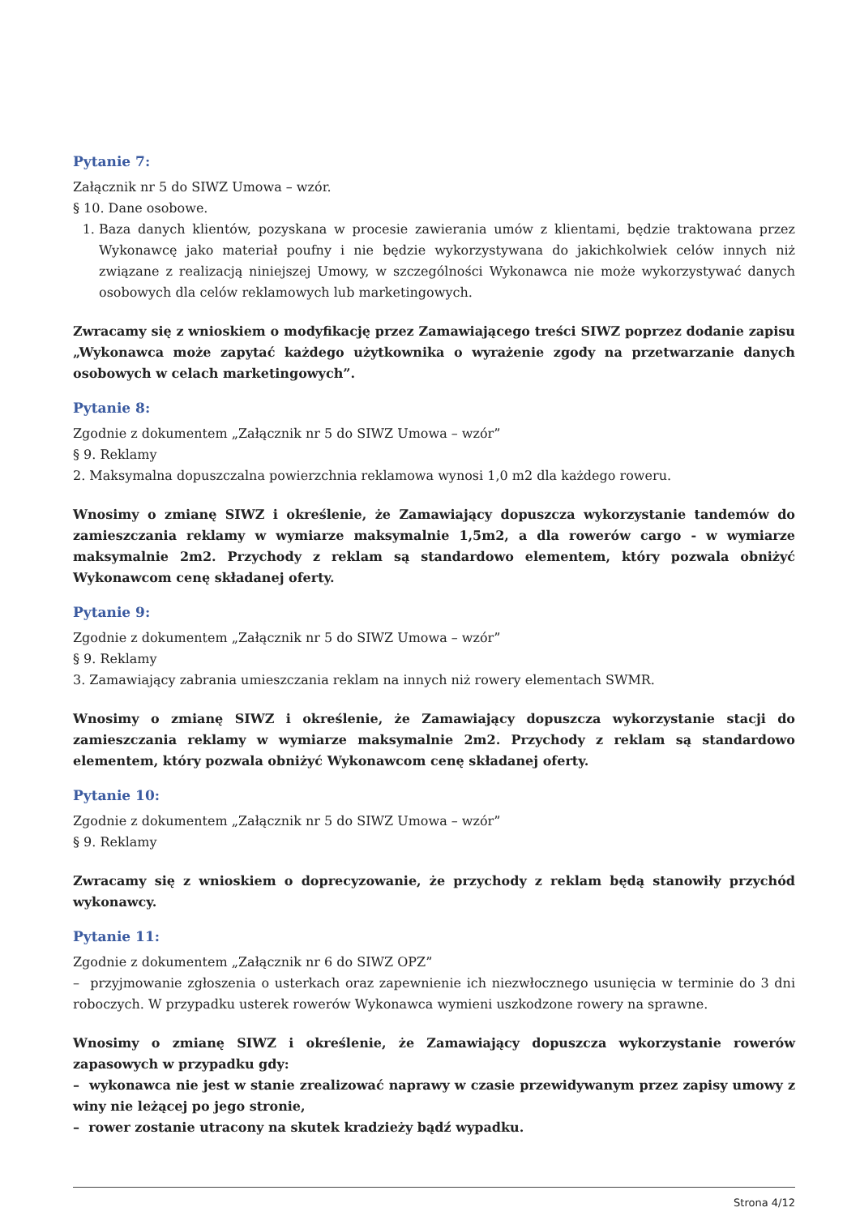Pytanie 7:
Załącznik nr 5 do SIWZ Umowa – wzór.
§ 10. Dane osobowe.
1. Baza danych klientów, pozyskana w procesie zawierania umów z klientami, będzie traktowana przez Wykonawcę jako materiał poufny i nie będzie wykorzystywana do jakichkolwiek celów innych niż związane z realizacją niniejszej Umowy, w szczególności Wykonawca nie może wykorzystywać danych osobowych dla celów reklamowych lub marketingowych.
Zwracamy się z wnioskiem o modyfikację przez Zamawiającego treści SIWZ poprzez dodanie zapisu „Wykonawca może zapytać każdego użytkownika o wyrażenie zgody na przetwarzanie danych osobowych w celach marketingowych”.
Pytanie 8:
Zgodnie z dokumentem „Załącznik nr 5 do SIWZ Umowa – wzór”
§ 9. Reklamy
2. Maksymalna dopuszczalna powierzchnia reklamowa wynosi 1,0 m2 dla każdego roweru.
Wnosimy o zmianę SIWZ i określenie, że Zamawiający dopuszcza wykorzystanie tandemów do zamieszczania reklamy w wymiarze maksymalnie 1,5m2, a dla rowerów cargo - w wymiarze maksymalnie 2m2. Przychody z reklam są standardowo elementem, który pozwala obniżyć Wykonawcom cenę składanej oferty.
Pytanie 9:
Zgodnie z dokumentem „Załącznik nr 5 do SIWZ Umowa – wzór”
§ 9. Reklamy
3. Zamawiający zabrania umieszczania reklam na innych niż rowery elementach SWMR.
Wnosimy o zmianę SIWZ i określenie, że Zamawiający dopuszcza wykorzystanie stacji do zamieszczania reklamy w wymiarze maksymalnie 2m2. Przychody z reklam są standardowo elementem, który pozwala obniżyć Wykonawcom cenę składanej oferty.
Pytanie 10:
Zgodnie z dokumentem „Załącznik nr 5 do SIWZ Umowa – wzór”
§ 9. Reklamy
Zwracamy się z wnioskiem o doprecyzowanie, że przychody z reklam będą stanowiły przychód wykonawcy.
Pytanie 11:
Zgodnie z dokumentem „Załącznik nr 6 do SIWZ OPZ”
– przyjmowanie zgłoszenia o usterkach oraz zapewnienie ich niezwłocznego usunięcia w terminie do 3 dni roboczych. W przypadku usterek rowerów Wykonawca wymieni uszkodzone rowery na sprawne.
Wnosimy o zmianę SIWZ i określenie, że Zamawiający dopuszcza wykorzystanie rowerów zapasowych w przypadku gdy:
– wykonawca nie jest w stanie zrealizować naprawy w czasie przewidywanym przez zapisy umowy z winy nie leżącej po jego stronie,
– rower zostanie utracony na skutek kradzieży bądź wypadku.
Strona 4/12